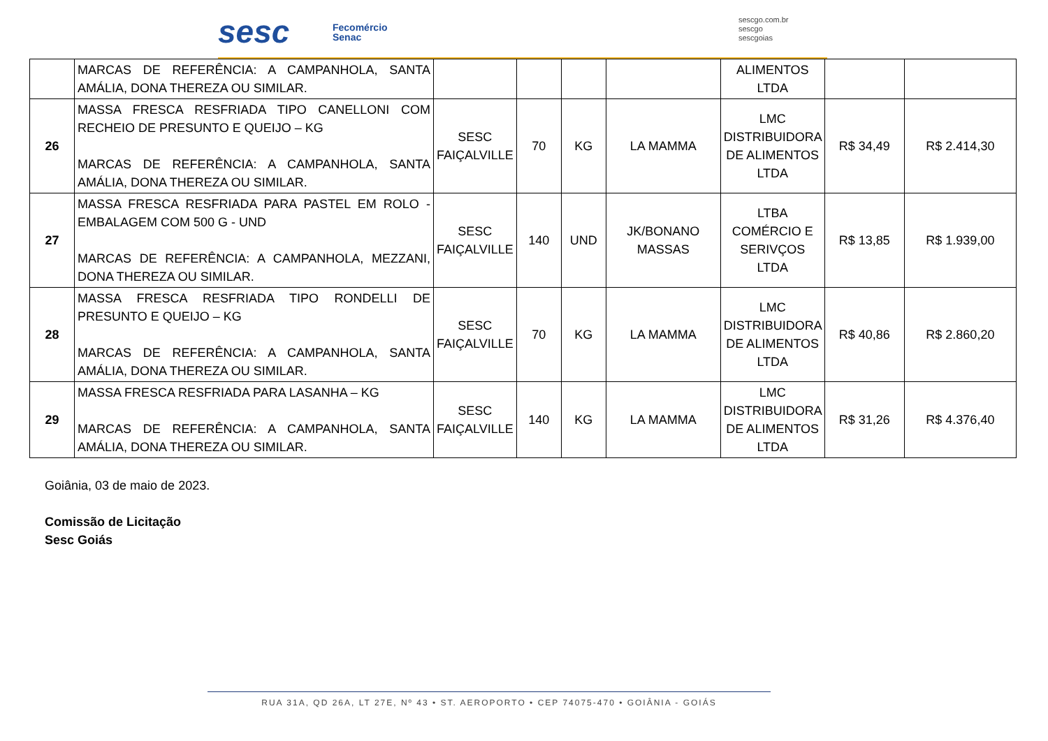sesc
Fecomércio
Senac
sescgo.com.br
sescgo
sescgoias
| | MARCAS DE REFERÊNCIA: A CAMPANHOLA, SANTA AMÁLIA, DONA THEREZA OU SIMILAR. | | | | | ALIMENTOS LTDA | | |
| 26 | MASSA FRESCA RESFRIADA TIPO CANELLONI COM RECHEIO DE PRESUNTO E QUEIJO – KG MARCAS DE REFERÊNCIA: A CAMPANHOLA, SANTA AMÁLIA, DONA THEREZA OU SIMILAR. | SESC FAIÇALVILLE | 70 | KG | LA MAMMA | LMC DISTRIBUIDORA DE ALIMENTOS LTDA | R$ 34,49 | R$ 2.414,30 |
| 27 | MASSA FRESCA RESFRIADA PARA PASTEL EM ROLO - EMBALAGEM COM 500 G - UND MARCAS DE REFERÊNCIA: A CAMPANHOLA, MEZZANI, DONA THEREZA OU SIMILAR. | SESC FAIÇALVILLE | 140 | UND | JK/BONANO MASSAS | LTBA COMÉRCIO E SERIVÇOS LTDA | R$ 13,85 | R$ 1.939,00 |
| 28 | MASSA FRESCA RESFRIADA TIPO RONDELLI DE PRESUNTO E QUEIJO – KG MARCAS DE REFERÊNCIA: A CAMPANHOLA, SANTA AMÁLIA, DONA THEREZA OU SIMILAR. | SESC FAIÇALVILLE | 70 | KG | LA MAMMA | LMC DISTRIBUIDORA DE ALIMENTOS LTDA | R$ 40,86 | R$ 2.860,20 |
| 29 | MASSA FRESCA RESFRIADA PARA LASANHA – KG MARCAS DE REFERÊNCIA: A CAMPANHOLA, SANTA AMÁLIA, DONA THEREZA OU SIMILAR. | SESC FAIÇALVILLE | 140 | KG | LA MAMMA | LMC DISTRIBUIDORA DE ALIMENTOS LTDA | R$ 31,26 | R$ 4.376,40 |
Goiânia, 03 de maio de 2023.
Comissão de Licitação
Sesc Goiás
RUA 31A, QD 26A, LT 27E, Nº 43 • ST. AEROPORTO • CEP 74075-470 • GOIÂNIA - GOIÁS